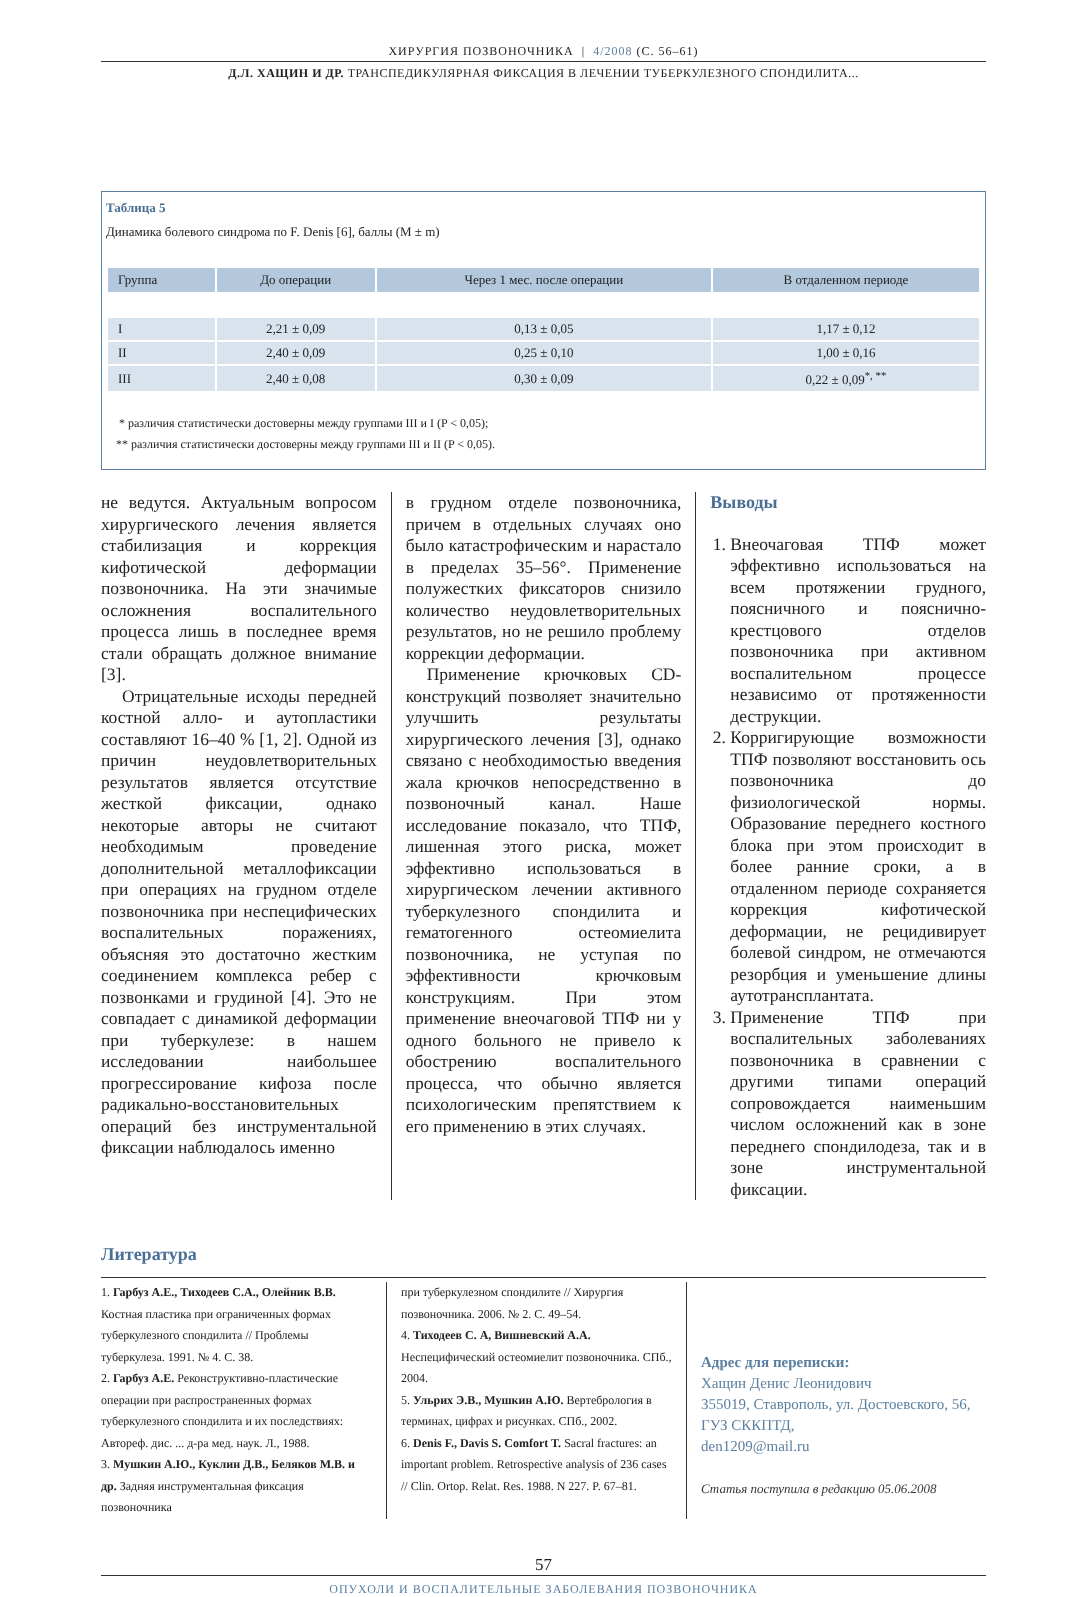ХИРУРГИЯ ПОЗВОНОЧНИКА | 4/2008 (С. 56–61)
Д.Л. ХАЩИН И ДР. ТРАНСПЕДИКУЛЯРНАЯ ФИКСАЦИЯ В ЛЕЧЕНИИ ТУБЕРКУЛЕЗНОГО СПОНДИЛИТА...
Таблица 5
Динамика болевого синдрома по F. Denis [6], баллы (M ± m)
| Группа | До операции | Через 1 мес. после операции | В отдаленном периоде |
| --- | --- | --- | --- |
| I | 2,21 ± 0,09 | 0,13 ± 0,05 | 1,17 ± 0,12 |
| II | 2,40 ± 0,09 | 0,25 ± 0,10 | 1,00 ± 0,16 |
| III | 2,40 ± 0,08 | 0,30 ± 0,09 | 0,22 ± 0,09<sup>*, **</sup> |
* различия статистически достоверны между группами III и I (P < 0,05);
** различия статистически достоверны между группами III и II (P < 0,05).
не ведутся. Актуальным вопросом хирургического лечения является стабилизация и коррекция кифотической деформации позвоночника. На эти значимые осложнения воспалительного процесса лишь в последнее время стали обращать должное внимание [3].
Отрицательные исходы передней костной алло- и аутопластики составляют 16–40 % [1, 2]. Одной из причин неудовлетворительных результатов является отсутствие жесткой фиксации, однако некоторые авторы не считают необходимым проведение дополнительной металлофиксации при операциях на грудном отделе позвоночника при неспецифических воспалительных поражениях, объясняя это достаточно жестким соединением комплекса ребер с позвонками и грудиной [4]. Это не совпадает с динамикой деформации при туберкулезе: в нашем исследовании наибольшее прогрессирование кифоза после радикально-восстановительных операций без инструментальной фиксации наблюдалось именно
в грудном отделе позвоночника, причем в отдельных случаях оно было катастрофическим и нарастало в пределах 35–56°. Применение полужестких фиксаторов снизило количество неудовлетворительных результатов, но не решило проблему коррекции деформации.
Применение крючковых CD-конструкций позволяет значительно улучшить результаты хирургического лечения [3], однако связано с необходимостью введения жала крючков непосредственно в позвоночный канал. Наше исследование показало, что ТПФ, лишенная этого риска, может эффективно использоваться в хирургическом лечении активного туберкулезного спондилита и гематогенного остеомиелита позвоночника, не уступая по эффективности крючковым конструкциям. При этом применение внеочаговой ТПФ ни у одного больного не привело к обострению воспалительного процесса, что обычно является психологическим препятствием к его применению в этих случаях.
Выводы
1. Внеочаговая ТПФ может эффективно использоваться на всем протяжении грудного, поясничного и пояснично-крестцового отделов позвоночника при активном воспалительном процессе независимо от протяженности деструкции.
2. Корригирующие возможности ТПФ позволяют восстановить ось позвоночника до физиологической нормы. Образование переднего костного блока при этом происходит в более ранние сроки, а в отдаленном периоде сохраняется коррекция кифотической деформации, не рецидивирует болевой синдром, не отмечаются резорбция и уменьшение длины аутотрансплантата.
3. Применение ТПФ при воспалительных заболеваниях позвоночника в сравнении с другими типами операций сопровождается наименьшим числом осложнений как в зоне переднего спондилодеза, так и в зоне инструментальной фиксации.
Литература
1. Гарбуз А.Е., Тиходеев С.А., Олейник В.В. Костная пластика при ограниченных формах туберкулезного спондилита // Проблемы туберкулеза. 1991. № 4. С. 38.
2. Гарбуз А.Е. Реконструктивно-пластические операции при распространенных формах туберкулезного спондилита и их последствиях: Автореф. дис. ... д-ра мед. наук. Л., 1988.
3. Мушкин А.Ю., Куклин Д.В., Беляков М.В. и др. Задняя инструментальная фиксация позвоночника
при туберкулезном спондилите // Хирургия позвоночника. 2006. № 2. С. 49–54.
4. Тиходеев С. А, Вишневский А.А. Неспецифический остеомиелит позвоночника. СПб., 2004.
5. Ульрих Э.В., Мушкин А.Ю. Вертебрология в терминах, цифрах и рисунках. СПб., 2002.
6. Denis F., Davis S. Comfort T. Sacral fractures: an important problem. Retrospective analysis of 236 cases // Clin. Ortop. Relat. Res. 1988. N 227. P. 67–81.
Адрес для переписки:
Хащин Денис Леонидович
355019, Ставрополь, ул. Достоевского, 56,
ГУЗ СККПТД,
den1209@mail.ru
Статья поступила в редакцию 05.06.2008
57
ОПУХОЛИ И ВОСПАЛИТЕЛЬНЫЕ ЗАБОЛЕВАНИЯ ПОЗВОНОЧНИКА